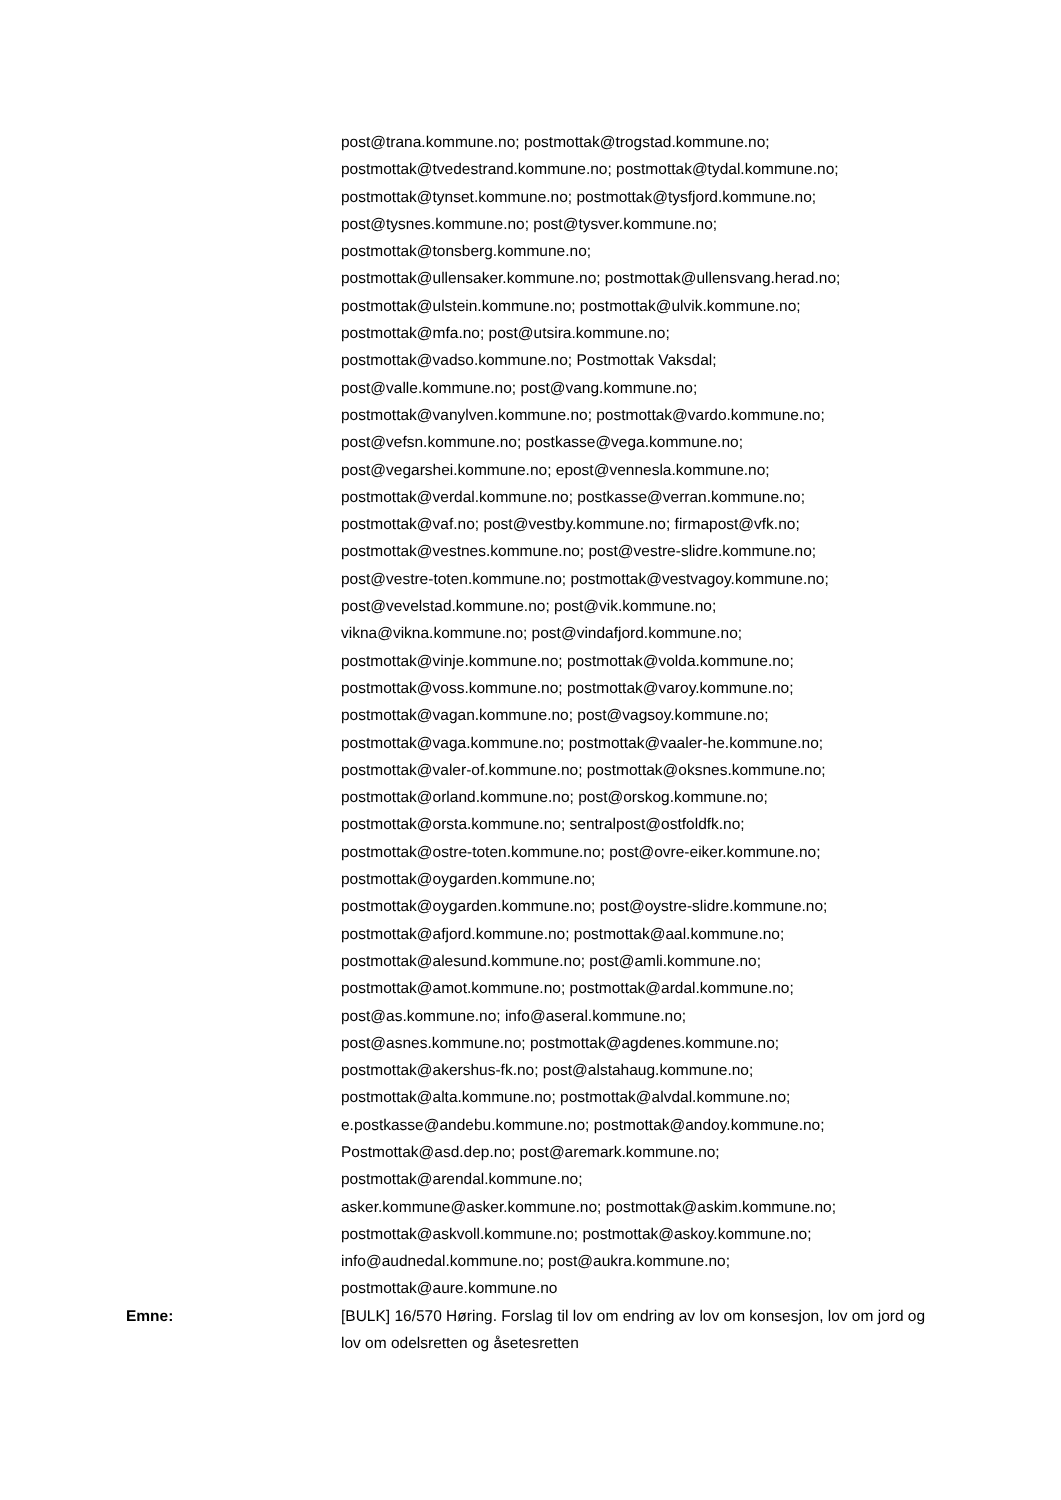post@trana.kommune.no; postmottak@trogstad.kommune.no;
postmottak@tvedestrand.kommune.no; postmottak@tydal.kommune.no;
postmottak@tynset.kommune.no; postmottak@tysfjord.kommune.no;
post@tysnes.kommune.no; post@tysver.kommune.no;
postmottak@tonsberg.kommune.no;
postmottak@ullensaker.kommune.no; postmottak@ullensvang.herad.no;
postmottak@ulstein.kommune.no; postmottak@ulvik.kommune.no;
postmottak@mfa.no; post@utsira.kommune.no;
postmottak@vadso.kommune.no; Postmottak Vaksdal;
post@valle.kommune.no; post@vang.kommune.no;
postmottak@vanylven.kommune.no; postmottak@vardo.kommune.no;
post@vefsn.kommune.no; postkasse@vega.kommune.no;
post@vegarshei.kommune.no; epost@vennesla.kommune.no;
postmottak@verdal.kommune.no; postkasse@verran.kommune.no;
postmottak@vaf.no; post@vestby.kommune.no; firmapost@vfk.no;
postmottak@vestnes.kommune.no; post@vestre-slidre.kommune.no;
post@vestre-toten.kommune.no; postmottak@vestvagoy.kommune.no;
post@vevelstad.kommune.no; post@vik.kommune.no;
vikna@vikna.kommune.no; post@vindafjord.kommune.no;
postmottak@vinje.kommune.no; postmottak@volda.kommune.no;
postmottak@voss.kommune.no; postmottak@varoy.kommune.no;
postmottak@vagan.kommune.no; post@vagsoy.kommune.no;
postmottak@vaga.kommune.no; postmottak@vaaler-he.kommune.no;
postmottak@valer-of.kommune.no; postmottak@oksnes.kommune.no;
postmottak@orland.kommune.no; post@orskog.kommune.no;
postmottak@orsta.kommune.no; sentralpost@ostfoldfk.no;
postmottak@ostre-toten.kommune.no; post@ovre-eiker.kommune.no;
postmottak@oygarden.kommune.no;
postmottak@oygarden.kommune.no; post@oystre-slidre.kommune.no;
postmottak@afjord.kommune.no; postmottak@aal.kommune.no;
postmottak@alesund.kommune.no; post@amli.kommune.no;
postmottak@amot.kommune.no; postmottak@ardal.kommune.no;
post@as.kommune.no; info@aseral.kommune.no;
post@asnes.kommune.no; postmottak@agdenes.kommune.no;
postmottak@akershus-fk.no; post@alstahaug.kommune.no;
postmottak@alta.kommune.no; postmottak@alvdal.kommune.no;
e.postkasse@andebu.kommune.no; postmottak@andoy.kommune.no;
Postmottak@asd.dep.no; post@aremark.kommune.no;
postmottak@arendal.kommune.no;
asker.kommune@asker.kommune.no; postmottak@askim.kommune.no;
postmottak@askvoll.kommune.no; postmottak@askoy.kommune.no;
info@audnedal.kommune.no; post@aukra.kommune.no;
postmottak@aure.kommune.no
Emne: [BULK] 16/570 Høring. Forslag til lov om endring av lov om konsesjon, lov om jord og lov om odelsretten og åsetesretten